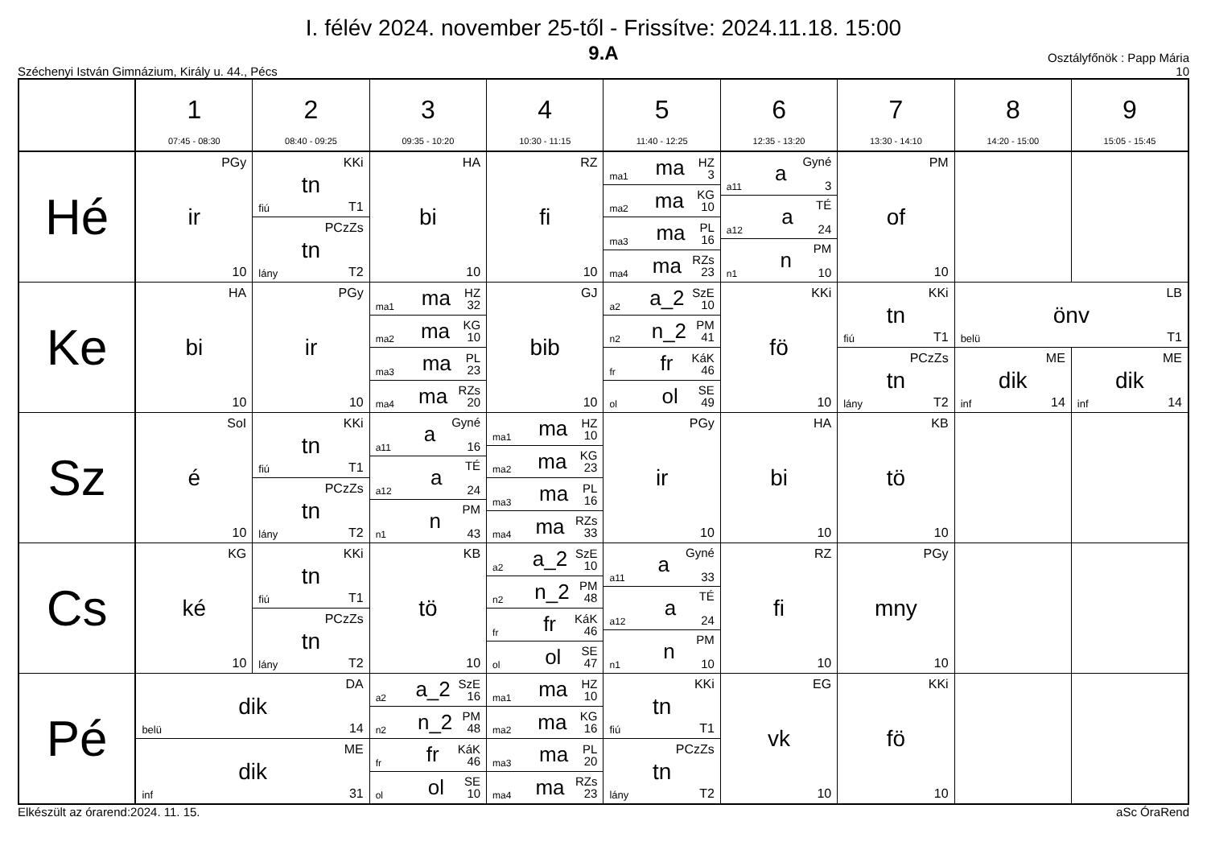I. félév 2024. november 25-től - Frissítve: 2024.11.18. 15:00
9.A Osztályfőnök : Papp Mária
Széchenyi István Gimnázium, Király u. 44., Pécs 10
| | 1 07:45 - 08:30 | 2 08:40 - 09:25 | 3 09:35 - 10:20 | 4 10:30 - 11:15 | 5 11:40 - 12:25 | 6 12:35 - 13:20 | 7 13:30 - 14:10 | 8 14:20 - 15:00 | 9 15:05 - 15:45 |
| --- | --- | --- | --- | --- | --- | --- | --- | --- | --- |
| Hé | PGy ir 10 | KKi tn fiú T1 PCzZs tn lány T2 | HA bi 10 | RZ fi 10 | ma1 ma HZ 3 ma2 ma KG 10 ma3 ma PL 16 ma4 ma RZs 23 | a11 a Gyné 3 a12 a TÉ 24 n1 n PM 10 | PM of 10 | | |
| Ke | HA bi 10 | PGy ir 10 | ma1 ma HZ 32 ma2 ma KG 10 ma3 ma PL 23 ma4 ma RZs 20 | GJ bib 10 | a2 a_2 SzE 10 n2 n_2 PM 41 fr fr KáK 46 ol ol SE 49 | KKi fö 10 | KKi tn fiú T1 PCzZs tn lány T2 | LB önv belü T1 ME dik inf 14 ME dik inf 14 | |
| Sz | SoI é 10 | KKi tn fiú T1 PCzZs tn lány T2 | a11 a Gyné 16 a12 a TÉ 24 n1 n PM 43 | ma1 ma HZ 10 ma2 ma KG 23 ma3 ma PL 16 ma4 ma RZs 33 | PGy ir 10 | HA bi 10 | KB tö 10 | | |
| Cs | KG ké 10 | KKi tn fiú T1 PCzZs tn lány T2 | KB tö 10 | a2 a_2 SzE 10 n2 n_2 PM 48 fr fr KáK 46 ol ol SE 47 | a11 a Gyné 33 a12 a TÉ 24 n1 n PM 10 | RZ fi 10 | PGy mny 10 | | |
| Pé | DA dik belü 14 ME dik inf 31 | | a2 a_2 SzE 16 n2 n_2 PM 48 fr fr KáK 46 ol ol SE 10 | ma1 ma HZ 10 ma2 ma KG 16 ma3 ma PL 20 ma4 ma RZs 23 | KKi tn fiú T1 PCzZs tn lány T2 | EG vk 10 | KKi fö 10 | | |
Elkészült az órarend:2024. 11. 15. aSc ÓraRend